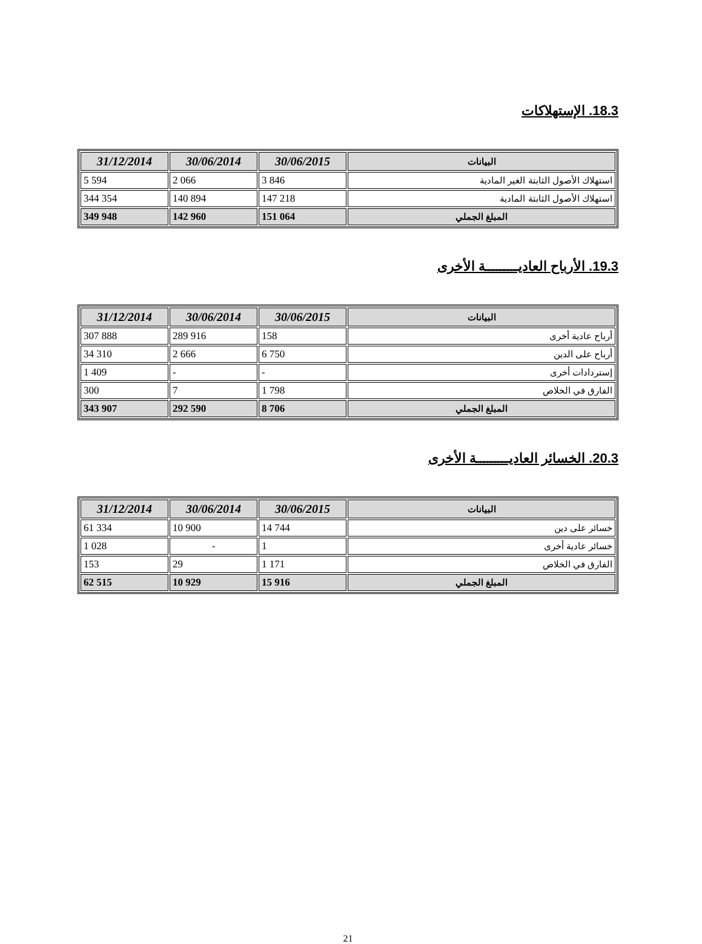18.3. الإستهلاكات
| البيانات | 30/06/2015 | 30/06/2014 | 31/12/2014 |
| --- | --- | --- | --- |
| استهلاك الأصول الثابتة الغير المادية | 3 846 | 2 066 | 5 594 |
| استهلاك الأصول الثابتة المادية | 147 218 | 140 894 | 344 354 |
| المبلغ الجملي | 151 064 | 142 960 | 349 948 |
19.3. الأرباح العاديـــــــــة الأخرى
| البيانات | 30/06/2015 | 30/06/2014 | 31/12/2014 |
| --- | --- | --- | --- |
| أرباح عادية أخرى | 158 | 289 916 | 307 888 |
| أرباح على الدين | 6 750 | 2 666 | 34 310 |
| إستردادات أخرى | - | - | 1 409 |
| الفارق في الخلاص | 1 798 | 7 | 300 |
| المبلغ الجملي | 8 706 | 292 590 | 343 907 |
20.3. الخسائر العاديـــــــــة الأخرى
| البيانات | 30/06/2015 | 30/06/2014 | 31/12/2014 |
| --- | --- | --- | --- |
| خسائر على دين | 14 744 | 10 900 | 61 334 |
| خسائر عادية أخرى | 1 | - | 1 028 |
| الفارق في الخلاص | 1 171 | 29 | 153 |
| المبلغ الجملي | 15 916 | 10 929 | 62 515 |
21